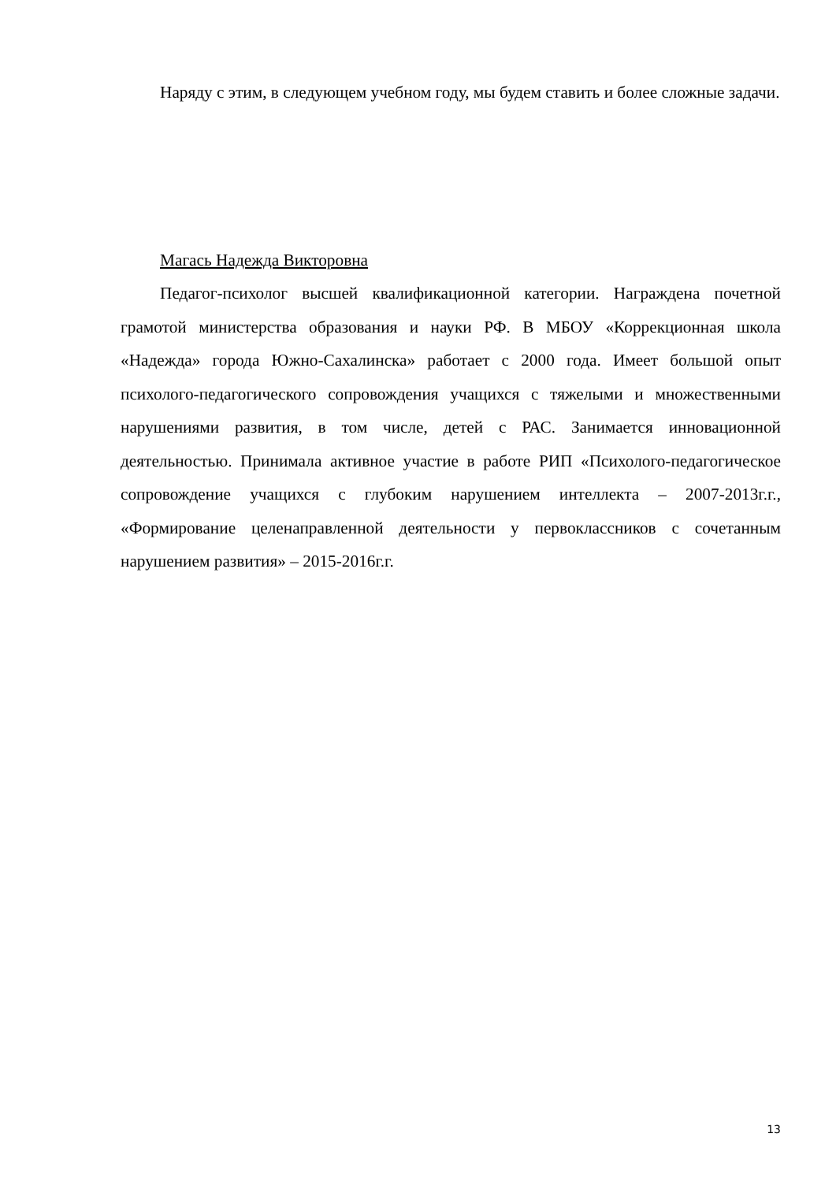Наряду с этим, в следующем учебном году, мы будем ставить и более сложные задачи.
Магась Надежда Викторовна
Педагог-психолог высшей квалификационной категории. Награждена почетной грамотой министерства образования и науки РФ. В МБОУ «Коррекционная школа «Надежда» города Южно-Сахалинска» работает с 2000 года. Имеет большой опыт психолого-педагогического сопровождения учащихся с тяжелыми и множественными нарушениями развития, в том числе, детей с РАС. Занимается инновационной деятельностью. Принимала активное участие в работе РИП «Психолого-педагогическое сопровождение учащихся с глубоким нарушением интеллекта – 2007-2013г.г., «Формирование целенаправленной деятельности у первоклассников с сочетанным нарушением развития» – 2015-2016г.г.
13